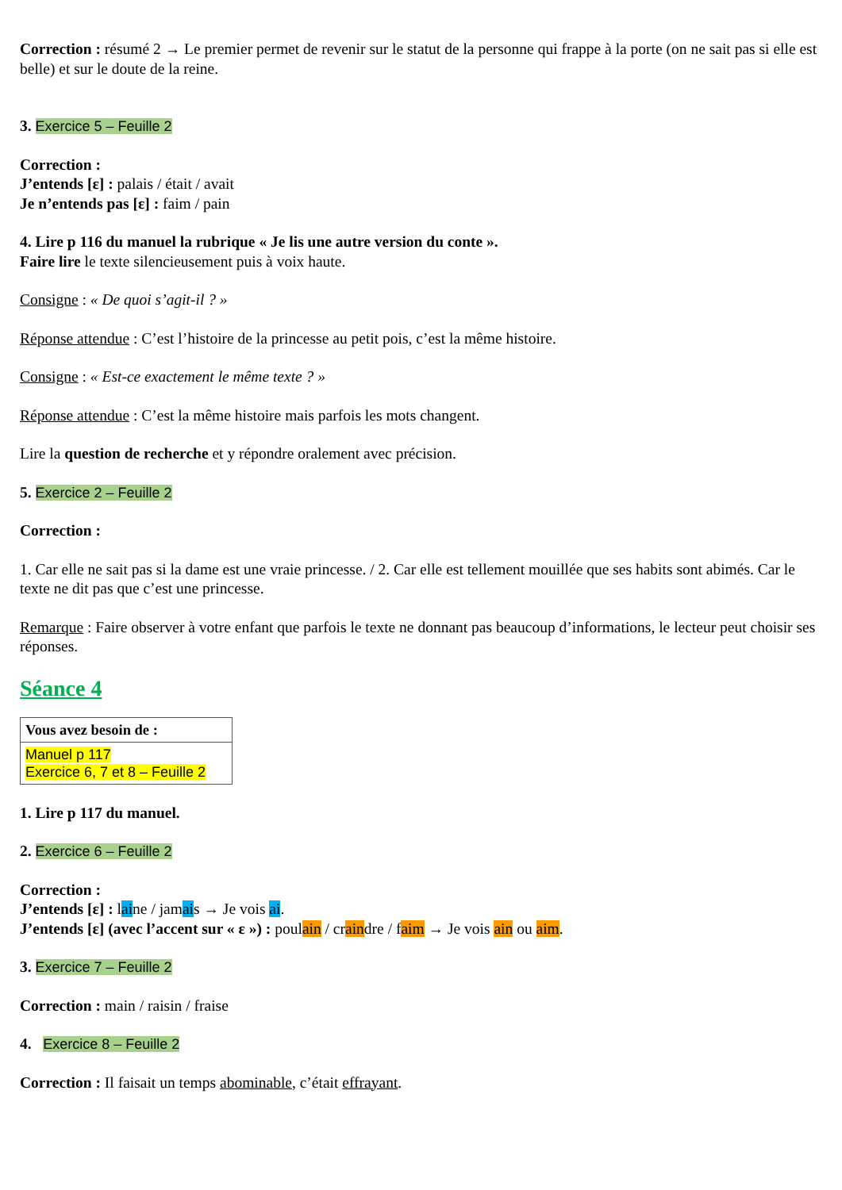Correction : résumé 2 → Le premier permet de revenir sur le statut de la personne qui frappe à la porte (on ne sait pas si elle est belle) et sur le doute de la reine.
3. Exercice 5 – Feuille 2
Correction :
J’entends [ɛ] : palais / était / avait
Je n’entends pas [ɛ] : faim / pain
4. Lire p 116 du manuel la rubrique « Je lis une autre version du conte ».
Faire lire le texte silencieusement puis à voix haute.
Consigne : « De quoi s’agit-il ? »
Réponse attendue : C’est l’histoire de la princesse au petit pois, c’est la même histoire.
Consigne : « Est-ce exactement le même texte ? »
Réponse attendue : C’est la même histoire mais parfois les mots changent.
Lire la question de recherche et y répondre oralement avec précision.
5. Exercice 2 – Feuille 2
Correction :
1. Car elle ne sait pas si la dame est une vraie princesse. / 2. Car elle est tellement mouillée que ses habits sont abimés. Car le texte ne dit pas que c’est une princesse.
Remarque : Faire observer à votre enfant que parfois le texte ne donnant pas beaucoup d’informations, le lecteur peut choisir ses réponses.
Séance 4
| Vous avez besoin de : |
| Manuel p 117 Exercice 6, 7 et 8 – Feuille 2 |
1. Lire p 117 du manuel.
2. Exercice 6 – Feuille 2
Correction :
J’entends [ɛ] : laine / jamais → Je vois ai.
J’entends [ɛ] (avec l’accent sur « ɛ ») : poulain / craindre / faim → Je vois ain ou aim.
3. Exercice 7 – Feuille 2
Correction : main / raisin / fraise
4. Exercice 8 – Feuille 2
Correction : Il faisait un temps abominable, c’était effrayant.